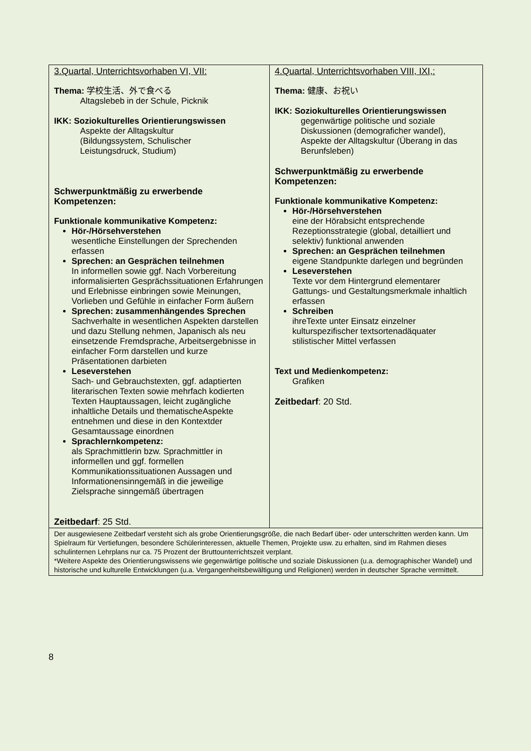| 3.Quartal, Unterrichtsvorhaben VI, VII: Thema: 学校生活、外で食べる Altagslebeb in der Schule, Picknik IKK: Soziokulturelles Orientierungswissen Aspekte der Alltagskultur (Bildungssystem, Schulischer Leistungsdruck, Studium) Schwerpunktmäßig zu erwerbende Kompetenzen: Funktionale kommunikative Kompetenz: Hör-/Hörsehverstehen wesentliche Einstellungen der Sprechenden erfassen Sprechen: an Gesprächen teilnehmen In informellen sowie ggf. Nach Vorbereitung informalisierten Gesprächssituationen Erfahrungen und Erlebnisse einbringen sowie Meinungen, Vorlieben und Gefühle in einfacher Form äußern Sprechen: zusammenhängendes Sprechen Sachverhalte in wesentlichen Aspekten darstellen und dazu Stellung nehmen, Japanisch als neu einsetzende Fremdsprache, Arbeitsergebnisse in einfacher Form darstellen und kurze Präsentationen darbieten Leseverstehen Sach- und Gebrauchstexten, ggf. adaptierten literarischen Texten sowie mehrfach kodierten Texten Hauptaussagen, leicht zugängliche inhaltliche Details und thematischeAspekte entnehmen und diese in den Kontextder Gesamtaussage einordnen Sprachlernkompetenz: als Sprachmittlerin bzw. Sprachmittler in informellen und ggf. formellen Kommunikationssituationen Aussagen und Informationensinngemäß in die jeweilige Zielsprache sinngemäß übertragen Zeitbedarf : 25 Std. | 4.Quartal, Unterrichtsvorhaben VIII, IXI,: Thema: 健康、お祝い IKK: Soziokulturelles Orientierungswissen gegenwärtige politische und soziale Diskussionen (demograficher wandel), Aspekte der Alltagskultur (Überang in das Berunfsleben) Schwerpunktmäßig zu erwerbende Kompetenzen: Funktionale kommunikative Kompetenz: Hör-/Hörsehverstehen eine der Hörabsicht entsprechende Rezeptionsstrategie (global, detailliert und selektiv) funktional anwenden Sprechen: an Gesprächen teilnehmen eigene Standpunkte darlegen und begründen Leseverstehen Texte vor dem Hintergrund elementarer Gattungs- und Gestaltungsmerkmale inhaltlich erfassen Schreiben ihreTexte unter Einsatz einzelner kulturspezifischer textsortenadäquater stilistischer Mittel verfassen Text und Medienkompetenz: Grafiken Zeitbedarf : 20 Std. |
| Der ausgewiesene Zeitbedarf versteht sich als grobe Orientierungsgröße, die nach Bedarf über- oder unterschritten werden kann. Um Spielraum für Vertiefungen, besondere Schülerinteressen, aktuelle Themen, Projekte usw. zu erhalten, sind im Rahmen dieses schulinternen Lehrplans nur ca. 75 Prozent der Bruttounterrichtszeit verplant. *Weitere Aspekte des Orientierungswissens wie gegenwärtige politische und soziale Diskussionen (u.a. demographischer Wandel) und historische und kulturelle Entwicklungen (u.a. Vergangenheitsbewältigung und Religionen) werden in deutscher Sprache vermittelt. | |
8